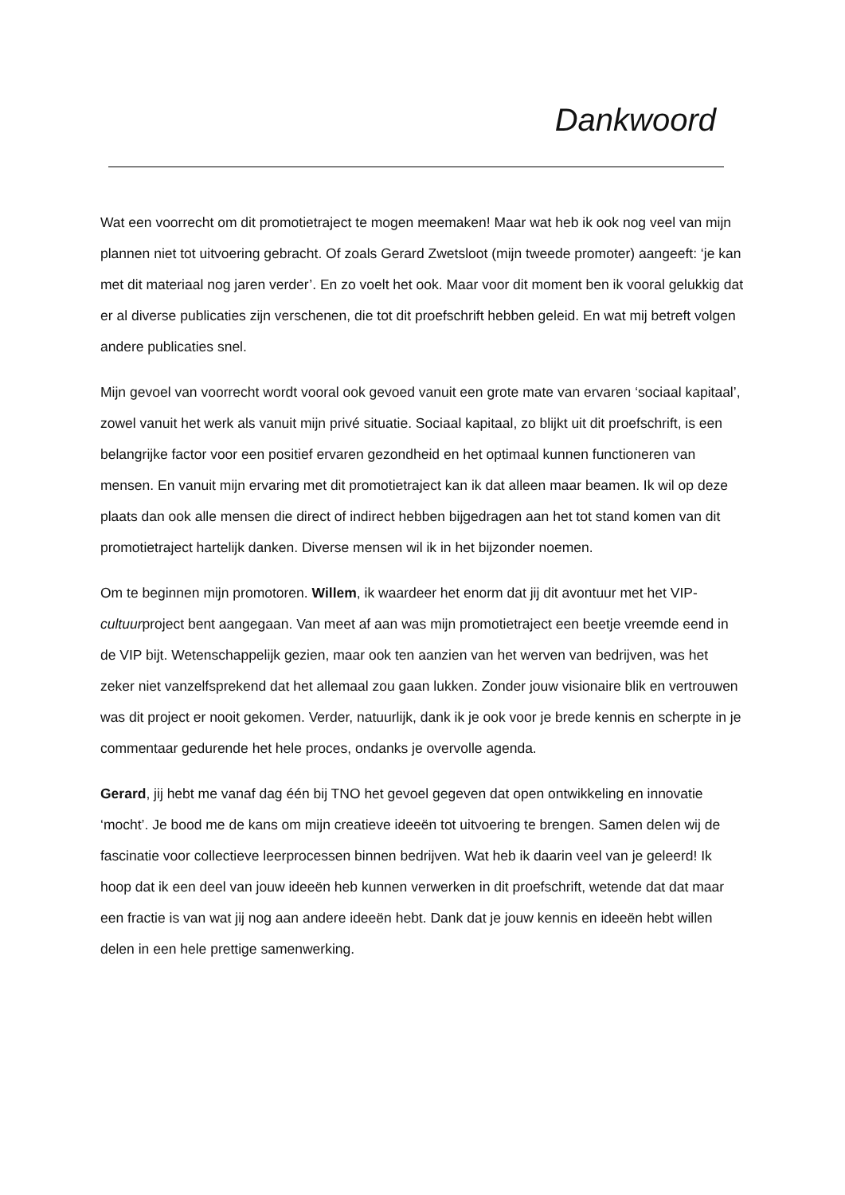Dankwoord
Wat een voorrecht om dit promotietraject te mogen meemaken! Maar wat heb ik ook nog veel van mijn plannen niet tot uitvoering gebracht. Of zoals Gerard Zwetsloot (mijn tweede promoter) aangeeft: ‘je kan met dit materiaal nog jaren verder’. En zo voelt het ook. Maar voor dit moment ben ik vooral gelukkig dat er al diverse publicaties zijn verschenen, die tot dit proefschrift hebben geleid. En wat mij betreft volgen andere publicaties snel.
Mijn gevoel van voorrecht wordt vooral ook gevoed vanuit een grote mate van ervaren ‘sociaal kapitaal’, zowel vanuit het werk als vanuit mijn privé situatie. Sociaal kapitaal, zo blijkt uit dit proefschrift, is een belangrijke factor voor een positief ervaren gezondheid en het optimaal kunnen functioneren van mensen. En vanuit mijn ervaring met dit promotietraject kan ik dat alleen maar beamen. Ik wil op deze plaats dan ook alle mensen die direct of indirect hebben bijgedragen aan het tot stand komen van dit promotietraject hartelijk danken. Diverse mensen wil ik in het bijzonder noemen.
Om te beginnen mijn promotoren. Willem, ik waardeer het enorm dat jij dit avontuur met het VIP-cultuurproject bent aangegaan. Van meet af aan was mijn promotietraject een beetje vreemde eend in de VIP bijt. Wetenschappelijk gezien, maar ook ten aanzien van het werven van bedrijven, was het zeker niet vanzelfsprekend dat het allemaal zou gaan lukken. Zonder jouw visionaire blik en vertrouwen was dit project er nooit gekomen. Verder, natuurlijk, dank ik je ook voor je brede kennis en scherpte in je commentaar gedurende het hele proces, ondanks je overvolle agenda.
Gerard, jij hebt me vanaf dag één bij TNO het gevoel gegeven dat open ontwikkeling en innovatie ‘mocht’. Je bood me de kans om mijn creatieve ideeën tot uitvoering te brengen. Samen delen wij de fascinatie voor collectieve leerprocessen binnen bedrijven. Wat heb ik daarin veel van je geleerd! Ik hoop dat ik een deel van jouw ideeën heb kunnen verwerken in dit proefschrift, wetende dat dat maar een fractie is van wat jij nog aan andere ideeën hebt. Dank dat je jouw kennis en ideeën hebt willen delen in een hele prettige samenwerking.